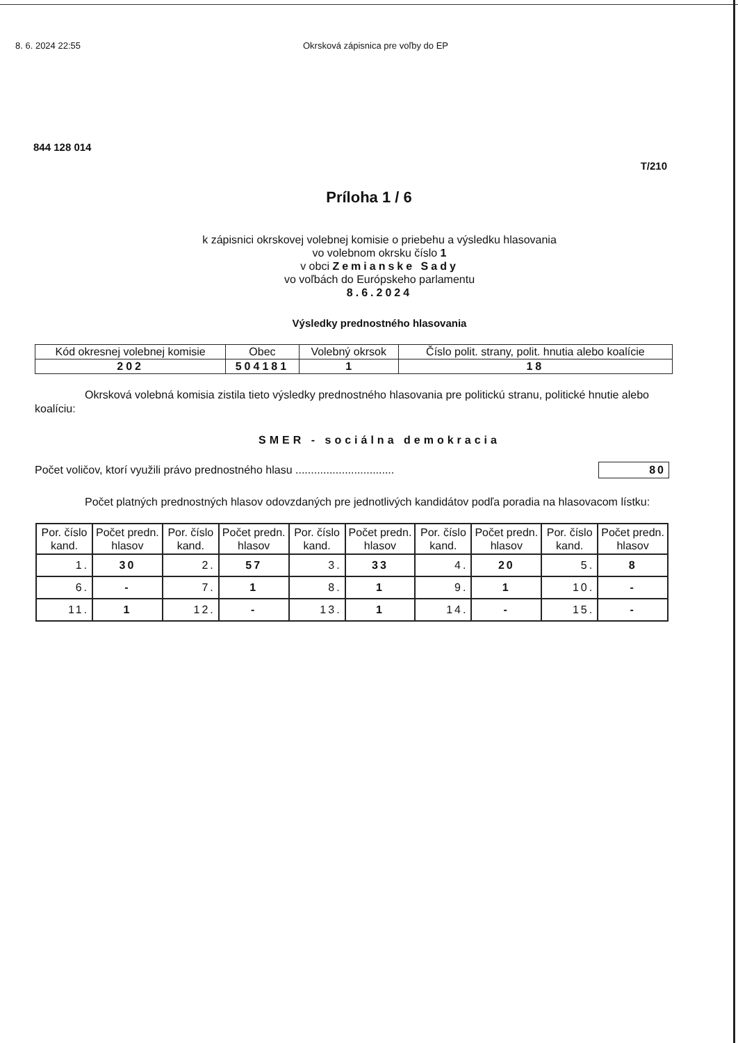8. 6. 2024 22:55 Okrsková zápisnica pre voľby do EP
844 128 014
T/210
Príloha 1 / 6
k zápisnici okrskovej volebnej komisie o priebehu a výsledku hlasovania
vo volebnom okrsku číslo 1
v obci Zemianske Sady
vo voľbách do Európskeho parlamentu
8.6.2024
Výsledky prednostného hlasovania
| Kód okresnej volebnej komisie | Obec | Volebný okrsok | Číslo polit. strany, polit. hnutia alebo koalície |
| 202 | 504181 | 1 | 18 |
Okrsková volebná komisia zistila tieto výsledky prednostného hlasovania pre politickú stranu, politické hnutie alebo koalíciu:
SMER - sociálna demokracia
Počet voličov, ktorí využili právo prednostného hlasu ................................
80
Počet platných prednostných hlasov odovzdaných pre jednotlivých kandidátov podľa poradia na hlasovacom lístku:
| Por. číslo kand. | Počet predn. hlasov | Por. číslo kand. | Počet predn. hlasov | Por. číslo kand. | Počet predn. hlasov | Por. číslo kand. | Počet predn. hlasov | Por. číslo kand. | Počet predn. hlasov |
| --- | --- | --- | --- | --- | --- | --- | --- | --- | --- |
| 1. | 30 | 2. | 57 | 3. | 33 | 4. | 20 | 5. | 8 |
| 6. | - | 7. | 1 | 8. | 1 | 9. | 1 | 10. | - |
| 11. | 1 | 12. | - | 13. | 1 | 14. | - | 15. | - |